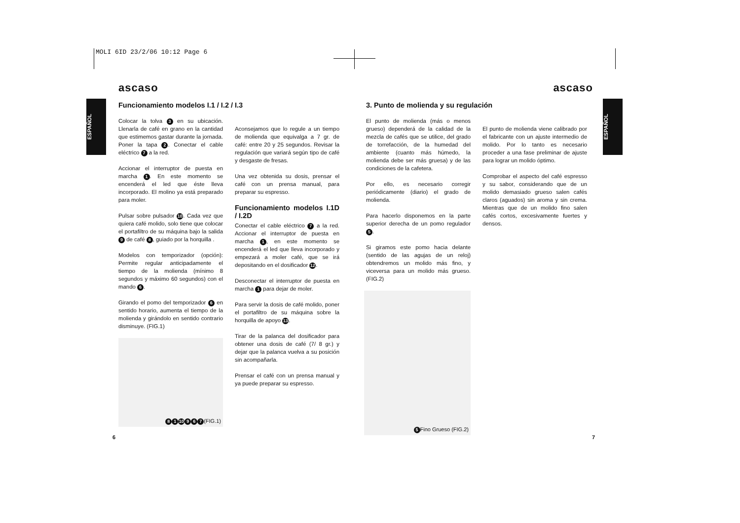MOLI 6ID 23/2/06 10:12 Page 6
ESPAÑOL
ESPAÑOL
ascaso
Funcionamiento modelos I.1 / I.2 / I.3
Colocar la tolva 3 en su ubicación. Llenarla de café en grano en la cantidad que estimemos gastar durante la jornada. Poner la tapa 2. Conectar el cable eléctrico 7 a la red.
Accionar el interruptor de puesta en marcha 1. En este momento se encenderá el led que éste lleva incorporado. El molino ya está preparado para moler.
Pulsar sobre pulsador 10. Cada vez que quiera café molido, solo tiene que colocar el portafiltro de su máquina bajo la salida 9 de café 8, guiado por la horquilla .
Modelos con temporizador (opción): Permite regular anticipadamente el tiempo de la molienda (mínimo 8 segundos y máximo 60 segundos) con el mando 6.
Girando el pomo del temporizador 6 en sentido horario, aumenta el tiempo de la molienda y girándolo en sentido contrario disminuye. (FIG.1)
8 1 10 9 6 7 (FIG.1)
Aconsejamos que lo regule a un tiempo de molienda que equivalga a 7 gr. de café: entre 20 y 25 segundos. Revisar la regulación que variará según tipo de café y desgaste de fresas.
Una vez obtenida su dosis, prensar el café con un prensa manual, para preparar su espresso.
Funcionamiento modelos I.1D / I.2D
Conectar el cable eléctrico 7 a la red. Accionar el interruptor de puesta en marcha 1, en este momento se encenderá el led que lleva incorporado y empezará a moler café, que se irá depositando en el dosificador 12.
Desconectar el interruptor de puesta en marcha 1 para dejar de moler.
Para servir la dosis de café molido, poner el portafiltro de su máquina sobre la horquilla de apoyo 13.
Tirar de la palanca del dosificador para obtener una dosis de café (7/ 8 gr.) y dejar que la palanca vuelva a su posición sin acompañarla.
Prensar el café con un prensa manual y ya puede preparar su espresso.
6
ascaso
3. Punto de molienda y su regulación
El punto de molienda (más o menos grueso) dependerá de la calidad de la mezcla de cafés que se utilice, del grado de torrefacción, de la humedad del ambiente (cuanto más húmedo, la molienda debe ser más gruesa) y de las condiciones de la cafetera.
Por ello, es necesario corregir periódicamente (diario) el grado de molienda.
Para hacerlo disponemos en la parte superior derecha de un pomo regulador 5.
Si giramos este pomo hacia delante (sentido de las agujas de un reloj) obtendremos un molido más fino, y viceversa para un molido más grueso. (FIG.2)
5 Fino Grueso (FIG.2)
El punto de molienda viene calibrado por el fabricante con un ajuste intermedio de molido. Por lo tanto es necesario proceder a una fase preliminar de ajuste para lograr un molido óptimo.
Comprobar el aspecto del café espresso y su sabor, considerando que de un molido demasiado grueso salen cafés claros (aguados) sin aroma y sin crema. Mientras que de un molido fino salen cafés cortos, excesivamente fuertes y densos.
7